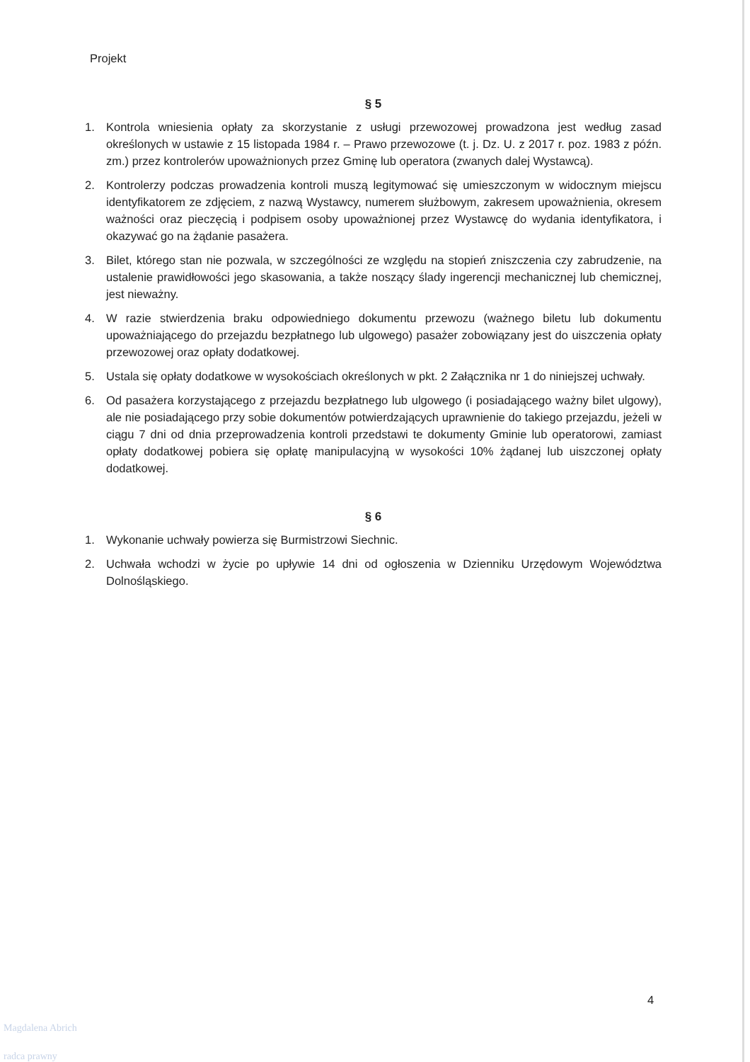Projekt
§ 5
1. Kontrola wniesienia opłaty za skorzystanie z usługi przewozowej prowadzona jest według zasad określonych w ustawie z 15 listopada 1984 r. – Prawo przewozowe (t. j. Dz. U. z 2017 r. poz. 1983 z późn. zm.) przez kontrolerów upoważnionych przez Gminę lub operatora (zwanych dalej Wystawcą).
2. Kontrolerzy podczas prowadzenia kontroli muszą legitymować się umieszczonym w widocznym miejscu identyfikatorem ze zdjęciem, z nazwą Wystawcy, numerem służbowym, zakresem upoważnienia, okresem ważności oraz pieczęcią i podpisem osoby upoważnionej przez Wystawcę do wydania identyfikatora, i okazywać go na żądanie pasażera.
3. Bilet, którego stan nie pozwala, w szczególności ze względu na stopień zniszczenia czy zabrudzenie, na ustalenie prawidłowości jego skasowania, a także noszący ślady ingerencji mechanicznej lub chemicznej, jest nieważny.
4. W razie stwierdzenia braku odpowiedniego dokumentu przewozu (ważnego biletu lub dokumentu upoważniającego do przejazdu bezpłatnego lub ulgowego) pasażer zobowiązany jest do uiszczenia opłaty przewozowej oraz opłaty dodatkowej.
5. Ustala się opłaty dodatkowe w wysokościach określonych w pkt. 2 Załącznika nr 1 do niniejszej uchwały.
6. Od pasażera korzystającego z przejazdu bezpłatnego lub ulgowego (i posiadającego ważny bilet ulgowy), ale nie posiadającego przy sobie dokumentów potwierdzających uprawnienie do takiego przejazdu, jeżeli w ciągu 7 dni od dnia przeprowadzenia kontroli przedstawi te dokumenty Gminie lub operatorowi, zamiast opłaty dodatkowej pobiera się opłatę manipulacyjną w wysokości 10% żądanej lub uiszczonej opłaty dodatkowej.
§ 6
1. Wykonanie uchwały powierza się Burmistrzowi Siechnic.
2. Uchwała wchodzi w życie po upływie 14 dni od ogłoszenia w Dzienniku Urzędowym Województwa Dolnośląskiego.
4
Magdalena Abrich
radca prawny